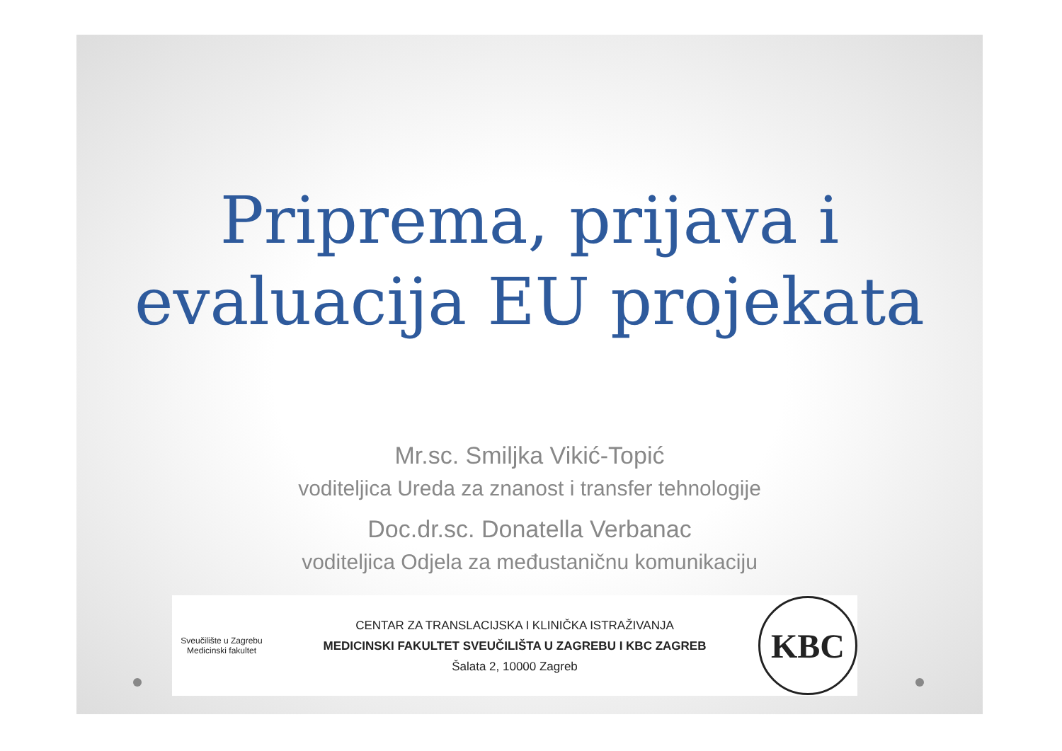Priprema, prijava i
evaluacija EU projekata
Mr.sc. Smiljka Vikić-Topić
voditeljica Ureda za znanost i transfer tehnologije
Doc.dr.sc. Donatella Verbanac
voditeljica Odjela za međustaničnu komunikaciju
Sveučilište u Zagrebu Medicinski fakultet
CENTAR ZA TRANSLACIJSKA I KLINIČKA ISTRAŽIVANJA
MEDICINSKI FAKULTET SVEUČILIŠTA U ZAGREBU I KBC ZAGREB
Šalata 2, 10000 Zagreb
KBC